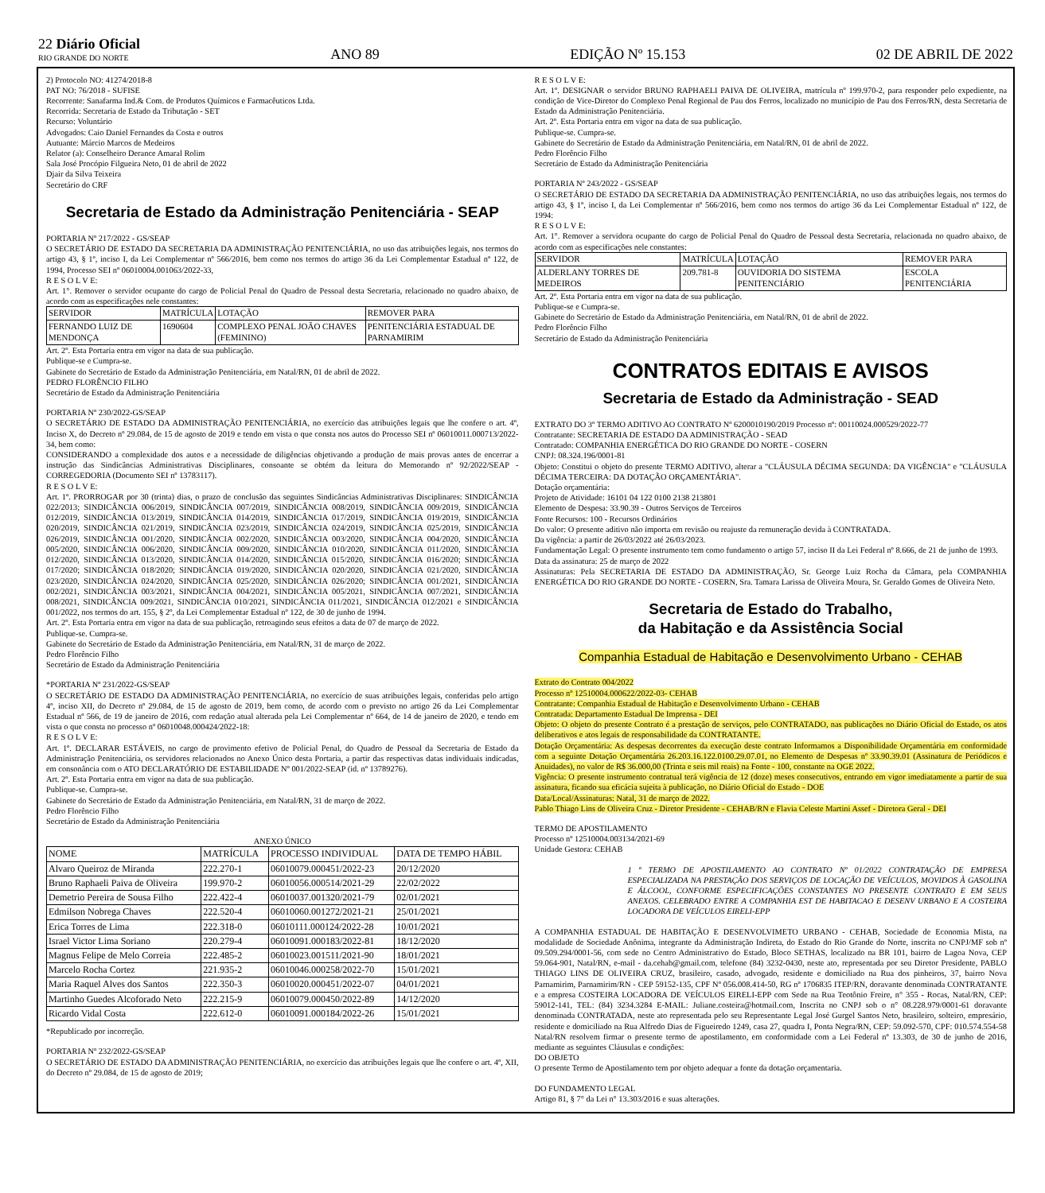22 Diário Oficial
RIO GRANDE DO NORTE
ANO 89
EDIÇÃO Nº 15.153
02 DE ABRIL DE 2022
2) Protocolo NO: 41274/2018-8
PAT NO: 76/2018 - SUFISE
Recorrente: Sanafarma Ind.& Com. de Produtos Químicos e Farmacêuticos Ltda.
Recorrida: Secretaria de Estado da Tributação - SET
Recurso: Voluntário
Advogados: Caio Daniel Fernandes da Costa e outros
Autuante: Márcio Marcos de Medeiros
Relator (a): Conselheiro Derance Amaral Rolim
Sala José Procópio Filgueira Neto, 01 de abril de 2022
Djair da Silva Teixeira
Secretário do CRF
Secretaria de Estado da Administração Penitenciária - SEAP
PORTARIA Nº 217/2022 - GS/SEAP
O SECRETÁRIO DE ESTADO DA SECRETARIA DA ADMINISTRAÇÃO PENITENCIÁRIA, no uso das atribuições legais, nos termos do artigo 43, § 1º, inciso I, da Lei Complementar nº 566/2016, bem como nos termos do artigo 36 da Lei Complementar Estadual nº 122, de 1994, Processo SEI nº 06010004.001063/2022-33,
R E S O L V E:
Art. 1°. Remover o servidor ocupante do cargo de Policial Penal do Quadro de Pessoal desta Secretaria, relacionado no quadro abaixo, de acordo com as especificações nele constantes:
| SERVIDOR | MATRÍCULA | LOTAÇÃO | REMOVER PARA |
| --- | --- | --- | --- |
| FERNANDO LUIZ DE MENDONÇA | 1690604 | COMPLEXO PENAL JOÃO CHAVES (FEMININO) | PENITENCIÁRIA ESTADUAL DE PARNAMIRIM |
Art. 2º. Esta Portaria entra em vigor na data de sua publicação.
Publique-se e Cumpra-se.
Gabinete do Secretário de Estado da Administração Penitenciária, em Natal/RN, 01 de abril de 2022.
PEDRO FLORÊNCIO FILHO
Secretário de Estado da Administração Penitenciária
PORTARIA Nº 230/2022-GS/SEAP
O SECRETÁRIO DE ESTADO DA ADMINISTRAÇÃO PENITENCIÁRIA, no exercício das atribuições legais que lhe confere o art. 4º, Inciso X, do Decreto nº 29.084, de 15 de agosto de 2019 e tendo em vista o que consta nos autos do Processo SEI nº 06010011.000713/2022-34, bem como:
CONSIDERANDO a complexidade dos autos e a necessidade de diligências objetivando a produção de mais provas antes de encerrar a instrução das Sindicâncias Administrativas Disciplinares, consoante se obtém da leitura do Memorando nº 92/2022/SEAP - CORREGEDORIA (Documento SEI nº 13783117).
R E S O L V E:
Art. 1º. PRORROGAR por 30 (trinta) dias, o prazo de conclusão das seguintes Sindicâncias Administrativas Disciplinares: SINDICÂNCIA 022/2013; SINDICÂNCIA 006/2019, SINDICÂNCIA 007/2019, SINDICÂNCIA 008/2019, SINDICÂNCIA 009/2019, SINDICÂNCIA 012/2019, SINDICÂNCIA 013/2019, SINDICÂNCIA 014/2019, SINDICÂNCIA 017/2019, SINDICÂNCIA 019/2019, SINDICÂNCIA 020/2019, SINDICÂNCIA 021/2019, SINDICÂNCIA 023/2019, SINDICÂNCIA 024/2019, SINDICÂNCIA 025/2019, SINDICÂNCIA 026/2019, SINDICÂNCIA 001/2020, SINDICÂNCIA 002/2020, SINDICÂNCIA 003/2020, SINDICÂNCIA 004/2020, SINDICÂNCIA 005/2020, SINDICÂNCIA 006/2020, SINDICÂNCIA 009/2020, SINDICÂNCIA 010/2020, SINDICÂNCIA 011/2020, SINDICÂNCIA 012/2020, SINDICÂNCIA 013/2020, SINDICÂNCIA 014/2020, SINDICÂNCIA 015/2020, SINDICÂNCIA 016/2020; SINDICÂNCIA 017/2020; SINDICÂNCIA 018/2020; SINDICÂNCIA 019/2020, SINDICÂNCIA 020/2020, SINDICÂNCIA 021/2020, SINDICÂNCIA 023/2020, SINDICÂNCIA 024/2020, SINDICÂNCIA 025/2020, SINDICÂNCIA 026/2020; SINDICÂNCIA 001/2021, SINDICÂNCIA 002/2021, SINDICÂNCIA 003/2021, SINDICÂNCIA 004/2021, SINDICÂNCIA 005/2021, SINDICÂNCIA 007/2021, SINDICÂNCIA 008/2021, SINDICÂNCIA 009/2021, SINDICÂNCIA 010/2021, SINDICÂNCIA 011/2021, SINDICÂNCIA 012/2021 e SINDICÂNCIA 001/2022, nos termos do art. 155, § 2º, da Lei Complementar Estadual nº 122, de 30 de junho de 1994.
Art. 2º. Esta Portaria entra em vigor na data de sua publicação, retroagindo seus efeitos a data de 07 de março de 2022.
Publique-se. Cumpra-se.
Gabinete do Secretário de Estado da Administração Penitenciária, em Natal/RN, 31 de março de 2022.
Pedro Florêncio Filho
Secretário de Estado da Administração Penitenciária
*PORTARIA Nº 231/2022-GS/SEAP
O SECRETÁRIO DE ESTADO DA ADMINISTRAÇÃO PENITENCIÁRIA, no exercício de suas atribuições legais, conferidas pelo artigo 4º, inciso XII, do Decreto nº 29.084, de 15 de agosto de 2019, bem como, de acordo com o previsto no artigo 26 da Lei Complementar Estadual nº 566, de 19 de janeiro de 2016, com redação atual alterada pela Lei Complementar nº 664, de 14 de janeiro de 2020, e tendo em vista o que consta no processo nº 06010048.000424/2022-18:
R E S O L V E:
Art. 1º. DECLARAR ESTÁVEIS, no cargo de provimento efetivo de Policial Penal, do Quadro de Pessoal da Secretaria de Estado da Administração Penitenciária, os servidores relacionados no Anexo Único desta Portaria, a partir das respectivas datas individuais indicadas, em consonância com o ATO DECLARATÓRIO DE ESTABILIDADE Nº 001/2022-SEAP (id. nº 13789276).
Art. 2º. Esta Portaria entra em vigor na data de sua publicação.
Publique-se. Cumpra-se.
Gabinete do Secretário de Estado da Administração Penitenciária, em Natal/RN, 31 de março de 2022.
Pedro Florêncio Filho
Secretário de Estado da Administração Penitenciária
ANEXO ÚNICO
| NOME | MATRÍCULA | PROCESSO INDIVIDUAL | DATA DE TEMPO HÁBIL |
| --- | --- | --- | --- |
| Alvaro Queiroz de Miranda | 222.270-1 | 06010079.000451/2022-23 | 20/12/2020 |
| Bruno Raphaeli Paiva de Oliveira | 199.970-2 | 06010056.000514/2021-29 | 22/02/2022 |
| Demetrio Pereira de Sousa Filho | 222.422-4 | 06010037.001320/2021-79 | 02/01/2021 |
| Edmilson Nobrega Chaves | 222.520-4 | 06010060.001272/2021-21 | 25/01/2021 |
| Erica Torres de Lima | 222.318-0 | 06010111.000124/2022-28 | 10/01/2021 |
| Israel Victor Lima Soriano | 220.279-4 | 06010091.000183/2022-81 | 18/12/2020 |
| Magnus Felipe de Melo Correia | 222.485-2 | 06010023.001511/2021-90 | 18/01/2021 |
| Marcelo Rocha Cortez | 221.935-2 | 06010046.000258/2022-70 | 15/01/2021 |
| Maria Raquel Alves dos Santos | 222.350-3 | 06010020.000451/2022-07 | 04/01/2021 |
| Martinho Guedes Alcoforado Neto | 222.215-9 | 06010079.000450/2022-89 | 14/12/2020 |
| Ricardo Vidal Costa | 222.612-0 | 06010091.000184/2022-26 | 15/01/2021 |
*Republicado por incorreção.
PORTARIA Nº 232/2022-GS/SEAP
O SECRETÁRIO DE ESTADO DA ADMINISTRAÇÃO PENITENCIÁRIA, no exercício das atribuições legais que lhe confere o art. 4º, XII, do Decreto nº 29.084, de 15 de agosto de 2019;
R E S O L V E:
Art. 1º. DESIGNAR o servidor BRUNO RAPHAELI PAIVA DE OLIVEIRA, matrícula nº 199.970-2, para responder pelo expediente, na condição de Vice-Diretor do Complexo Penal Regional de Pau dos Ferros, localizado no município de Pau dos Ferros/RN, desta Secretaria de Estado da Administração Penitenciária.
Art. 2º. Esta Portaria entra em vigor na data de sua publicação.
Publique-se. Cumpra-se.
Gabinete do Secretário de Estado da Administração Penitenciária, em Natal/RN, 01 de abril de 2022.
Pedro Florêncio Filho
Secretário de Estado da Administração Penitenciária
PORTARIA Nº 243/2022 - GS/SEAP
O SECRETÁRIO DE ESTADO DA SECRETARIA DA ADMINISTRAÇÃO PENITENCIÁRIA, no uso das atribuições legais, nos termos do artigo 43, § 1º, inciso I, da Lei Complementar nº 566/2016, bem como nos termos do artigo 36 da Lei Complementar Estadual nº 122, de 1994:
R E S O L V E:
Art. 1°. Remover a servidora ocupante do cargo de Policial Penal do Quadro de Pessoal desta Secretaria, relacionada no quadro abaixo, de acordo com as especificações nele constantes:
| SERVIDOR | MATRÍCULA | LOTAÇÃO | REMOVER PARA |
| --- | --- | --- | --- |
| ALDERLANY TORRES DE MEDEIROS | 209.781-8 | OUVIDORIA DO SISTEMA PENITENCIÁRIO | ESCOLA PENITENCIÁRIA |
Art. 2º. Esta Portaria entra em vigor na data de sua publicação.
Publique-se e Cumpra-se.
Gabinete do Secretário de Estado da Administração Penitenciária, em Natal/RN, 01 de abril de 2022.
Pedro Florêncio Filho
Secretário de Estado da Administração Penitenciária
CONTRATOS EDITAIS E AVISOS
Secretaria de Estado da Administração - SEAD
EXTRATO DO 3º TERMO ADITIVO AO CONTRATO Nº 6200010190/2019 Processo nº: 00110024.000529/2022-77
Contratante: SECRETARIA DE ESTADO DA ADMINISTRAÇÃO - SEAD
Contratado: COMPANHIA ENERGÉTICA DO RIO GRANDE DO NORTE - COSERN
CNPJ: 08.324.196/0001-81
Objeto: Constitui o objeto do presente TERMO ADITIVO, alterar a "CLÁUSULA DÉCIMA SEGUNDA: DA VIGÊNCIA" e "CLÁUSULA DÉCIMA TERCEIRA: DA DOTAÇÃO ORÇAMENTÁRIA".
Dotação orçamentária:
Projeto de Atividade: 16101 04 122 0100 2138 213801
Elemento de Despesa: 33.90.39 - Outros Serviços de Terceiros
Fonte Recursos: 100 - Recursos Ordinários
Do valor: O presente aditivo não importa em revisão ou reajuste da remuneração devida à CONTRATADA.
Da vigência: a partir de 26/03/2022 até 26/03/2023.
Fundamentação Legal: O presente instrumento tem como fundamento o artigo 57, inciso II da Lei Federal nº 8.666, de 21 de junho de 1993.
Data da assinatura: 25 de março de 2022
Assinaturas: Pela SECRETARIA DE ESTADO DA ADMINISTRAÇÃO, Sr. George Luiz Rocha da Câmara, pela COMPANHIA ENERGÉTICA DO RIO GRANDE DO NORTE - COSERN, Sra. Tamara Larissa de Oliveira Moura, Sr. Geraldo Gomes de Oliveira Neto.
Secretaria de Estado do Trabalho,
da Habitação e da Assistência Social
Companhia Estadual de Habitação e Desenvolvimento Urbano - CEHAB
Extrato do Contrato 004/2022
Processo nº 12510004.000622/2022-03- CEHAB
Contratante: Companhia Estadual de Habitação e Desenvolvimento Urbano - CEHAB
Contratada: Departamento Estadual De Imprensa - DEI
Objeto: O objeto do presente Contrato é a prestação de serviços, pelo CONTRATADO, nas publicações no Diário Oficial do Estado, os atos deliberativos e atos legais de responsabilidade da CONTRATANTE.
Dotação Orçamentária: As despesas decorrentes da execução deste contrato Informamos a Disponibilidade Orçamentária em conformidade com a seguinte Dotação Orçamentária 26.203.16.122.0100.29.07.01, no Elemento de Despesas nº 33.90.39.01 (Assinatura de Periódicos e Anuidades), no valor de R$ 36.000,00 (Trinta e seis mil reais) na Fonte - 100, constante na OGE 2022.
Vigência: O presente instrumento contratual terá vigência de 12 (doze) meses consecutivos, entrando em vigor imediatamente a partir de sua assinatura, ficando sua eficácia sujeita à publicação, no Diário Oficial do Estado - DOE
Data/Local/Assinaturas: Natal, 31 de março de 2022.
Pablo Thiago Lins de Oliveira Cruz - Diretor Presidente - CEHAB/RN e Flavia Celeste Martini Assef - Diretora Geral - DEI
TERMO DE APOSTILAMENTO
Processo nº 12510004.003134/2021-69
Unidade Gestora: CEHAB
1 º TERMO DE APOSTILAMENTO AO CONTRATO Nº 01/2022 CONTRATAÇÃO DE EMPRESA ESPECIALIZADA NA PRESTAÇÃO DOS SERVIÇOS DE LOCAÇÃO DE VEÍCULOS, MOVIDOS À GASOLINA E ÁLCOOL, CONFORME ESPECIFICAÇÕES CONSTANTES NO PRESENTE CONTRATO E EM SEUS ANEXOS. CELEBRADO ENTRE A COMPANHIA EST DE HABITACAO E DESENV URBANO E A COSTEIRA LOCADORA DE VEÍCULOS EIRELI-EPP
A COMPANHIA ESTADUAL DE HABITAÇÃO E DESENVOLVIMETO URBANO - CEHAB, Sociedade de Economia Mista, na modalidade de Sociedade Anônima, integrante da Administração Indireta, do Estado do Rio Grande do Norte, inscrita no CNPJ/MF sob nº 09.509.294/0001-56, com sede no Centro Administrativo do Estado, Bloco SETHAS, localizado na BR 101, bairro de Lagoa Nova, CEP 59.064-901, Natal/RN, e-mail - da.cehab@gmail.com, telefone (84) 3232-0430, neste ato, representada por seu Diretor Presidente, PABLO THIAGO LINS DE OLIVEIRA CRUZ, brasileiro, casado, advogado, residente e domiciliado na Rua dos pinheiros, 37, bairro Nova Parnamirim, Parnamirim/RN - CEP 59152-135, CPF Nº 056.008.414-50, RG nº 1706835 ITEP/RN, doravante denominada CONTRATANTE e a empresa COSTEIRA LOCADORA DE VEÍCULOS EIRELI-EPP com Sede na Rua Teotônio Freire, n° 355 - Rocas, Natal/RN, CEP: 59012-141, TEL: (84) 3234.3284 E-MAIL: Juliane.costeira@hotmail.com, Inscrita no CNPJ sob o n° 08.228.979/0001-61 doravante denominada CONTRATADA, neste ato representada pelo seu Representante Legal José Gurgel Santos Neto, brasileiro, solteiro, empresário, residente e domiciliado na Rua Alfredo Dias de Figueiredo 1249, casa 27, quadra I, Ponta Negra/RN, CEP: 59.092-570, CPF: 010.574.554-58 Natal/RN resolvem firmar o presente termo de apostilamento, em conformidade com a Lei Federal nº 13.303, de 30 de junho de 2016, mediante as seguintes Cláusulas e condições:
DO OBJETO
O presente Termo de Apostilamento tem por objeto adequar a fonte da dotação orçamentaria.
DO FUNDAMENTO LEGAL
Artigo 81, § 7° da Lei n° 13.303/2016 e suas alterações.